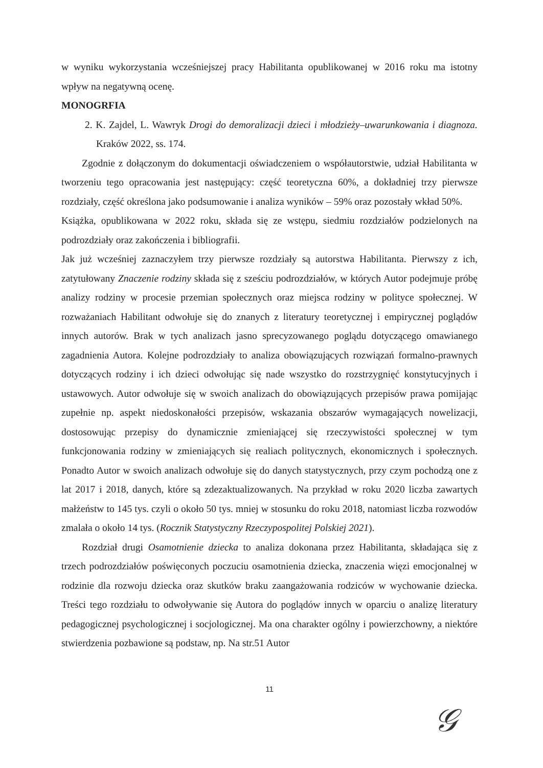w wyniku wykorzystania wcześniejszej pracy Habilitanta opublikowanej w 2016 roku ma istotny wpływ na negatywną ocenę.
MONOGRFIA
2. K. Zajdel, L. Wawryk Drogi do demoralizacji dzieci i młodzieży–uwarunkowania i diagnoza. Kraków 2022, ss. 174.
Zgodnie z dołączonym do dokumentacji oświadczeniem o współautorstwie, udział Habilitanta w tworzeniu tego opracowania jest następujący: część teoretyczna 60%, a dokładniej trzy pierwsze rozdziały, część określona jako podsumowanie i analiza wyników – 59% oraz pozostały wkład 50%.
Książka, opublikowana w 2022 roku, składa się ze wstępu, siedmiu rozdziałów podzielonych na podrozdziały oraz zakończenia i bibliografii.
Jak już wcześniej zaznaczyłem trzy pierwsze rozdziały są autorstwa Habilitanta. Pierwszy z ich, zatytułowany Znaczenie rodziny składa się z sześciu podrozdziałów, w których Autor podejmuje próbę analizy rodziny w procesie przemian społecznych oraz miejsca rodziny w polityce społecznej. W rozważaniach Habilitant odwołuje się do znanych z literatury teoretycznej i empirycznej poglądów innych autorów. Brak w tych analizach jasno sprecyzowanego poglądu dotyczącego omawianego zagadnienia Autora. Kolejne podrozdziały to analiza obowiązujących rozwiązań formalno-prawnych dotyczących rodziny i ich dzieci odwołując się nade wszystko do rozstrzygnięć konstytucyjnych i ustawowych. Autor odwołuje się w swoich analizach do obowiązujących przepisów prawa pomijając zupełnie np. aspekt niedoskonałości przepisów, wskazania obszarów wymagających nowelizacji, dostosowując przepisy do dynamicznie zmieniającej się rzeczywistości społecznej w tym funkcjonowania rodziny w zmieniających się realiach politycznych, ekonomicznych i społecznych. Ponadto Autor w swoich analizach odwołuje się do danych statystycznych, przy czym pochodzą one z lat 2017 i 2018, danych, które są zdezaktualizowanych. Na przykład w roku 2020 liczba zawartych małżeństw to 145 tys. czyli o około 50 tys. mniej w stosunku do roku 2018, natomiast liczba rozwodów zmalała o około 14 tys. (Rocznik Statystyczny Rzeczypospolitej Polskiej 2021).
Rozdział drugi Osamotnienie dziecka to analiza dokonana przez Habilitanta, składająca się z trzech podrozdziałów poświęconych poczuciu osamotnienia dziecka, znaczenia więzi emocjonalnej w rodzinie dla rozwoju dziecka oraz skutków braku zaangażowania rodziców w wychowanie dziecka. Treści tego rozdziału to odwoływanie się Autora do poglądów innych w oparciu o analizę literatury pedagogicznej psychologicznej i socjologicznej. Ma ona charakter ogólny i powierzchowny, a niektóre stwierdzenia pozbawione są podstaw, np. Na str.51 Autor
11
𝒢